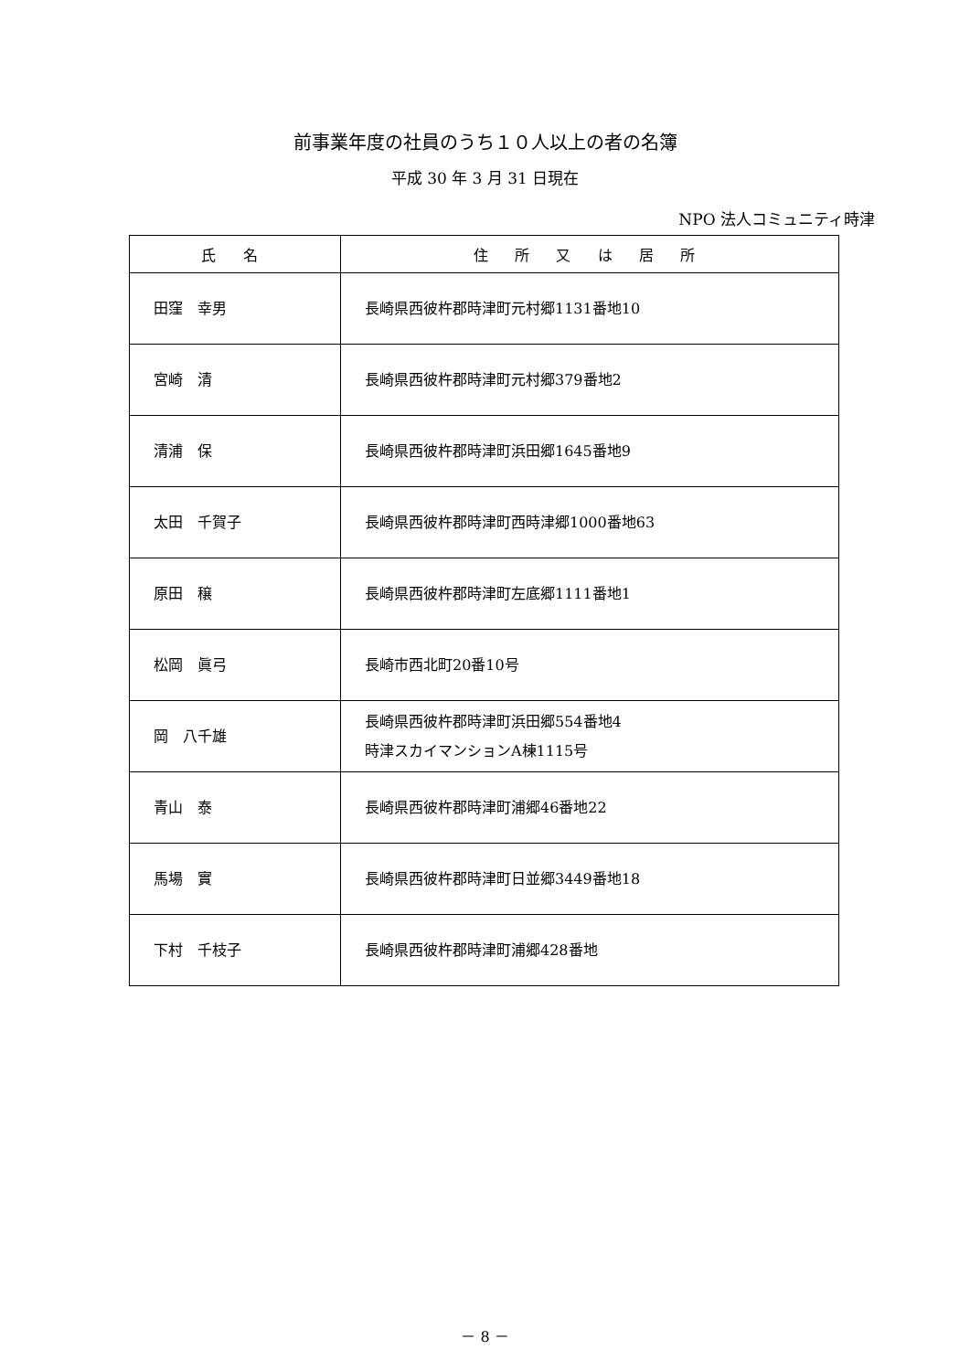前事業年度の社員のうち１０人以上の者の名簿
平成 30 年 3 月 31 日現在
NPO 法人コミュニティ時津
| 氏 名 | 住 所 又 は 居 所 |
| --- | --- |
| 田窪 幸男 | 長崎県西彼杵郡時津町元村郷1131番地10 |
| 宮崎 清 | 長崎県西彼杵郡時津町元村郷379番地2 |
| 清浦 保 | 長崎県西彼杵郡時津町浜田郷1645番地9 |
| 太田 千賀子 | 長崎県西彼杵郡時津町西時津郷1000番地63 |
| 原田 穣 | 長崎県西彼杵郡時津町左底郷1111番地1 |
| 松岡 眞弓 | 長崎市西北町20番10号 |
| 岡 八千雄 | 長崎県西彼杵郡時津町浜田郷554番地4 時津スカイマンションA棟1115号 |
| 青山 泰 | 長崎県西彼杵郡時津町浦郷46番地22 |
| 馬場 實 | 長崎県西彼杵郡時津町日並郷3449番地18 |
| 下村 千枝子 | 長崎県西彼杵郡時津町浦郷428番地 |
－ 8 －